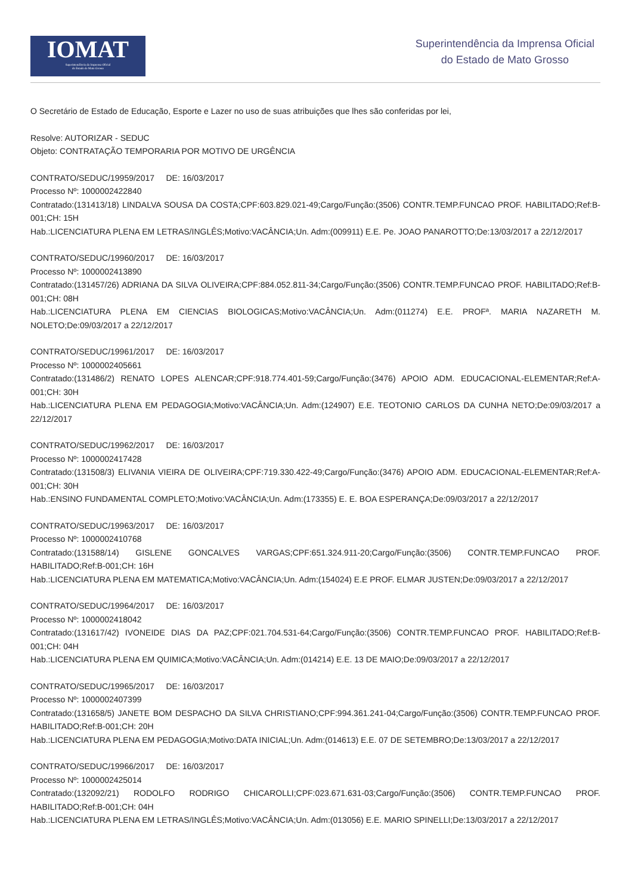IOMAT
Superintendência da Imprensa Oficial
do Estado de Mato Grosso
Superintendência da Imprensa Oficial
do Estado de Mato Grosso
O Secretário de Estado de Educação, Esporte e Lazer no uso de suas atribuições que lhes são conferidas por lei,
Resolve: AUTORIZAR - SEDUC
Objeto: CONTRATAÇÃO TEMPORARIA POR MOTIVO DE URGÊNCIA
CONTRATO/SEDUC/19959/2017 DE: 16/03/2017
Processo Nº: 1000002422840
Contratado:(131413/18) LINDALVA SOUSA DA COSTA;CPF:603.829.021-49;Cargo/Função:(3506) CONTR.TEMP.FUNCAO PROF. HABILITADO;Ref:B-001;CH: 15H
Hab.:LICENCIATURA PLENA EM LETRAS/INGLÊS;Motivo:VACÂNCIA;Un. Adm:(009911) E.E. Pe. JOAO PANAROTTO;De:13/03/2017 a 22/12/2017
CONTRATO/SEDUC/19960/2017 DE: 16/03/2017
Processo Nº: 1000002413890
Contratado:(131457/26) ADRIANA DA SILVA OLIVEIRA;CPF:884.052.811-34;Cargo/Função:(3506) CONTR.TEMP.FUNCAO PROF. HABILITADO;Ref:B-001;CH: 08H
Hab.:LICENCIATURA PLENA EM CIENCIAS BIOLOGICAS;Motivo:VACÂNCIA;Un. Adm:(011274) E.E. PROFª. MARIA NAZARETH M. NOLETO;De:09/03/2017 a 22/12/2017
CONTRATO/SEDUC/19961/2017 DE: 16/03/2017
Processo Nº: 1000002405661
Contratado:(131486/2) RENATO LOPES ALENCAR;CPF:918.774.401-59;Cargo/Função:(3476) APOIO ADM. EDUCACIONAL-ELEMENTAR;Ref:A-001;CH: 30H
Hab.:LICENCIATURA PLENA EM PEDAGOGIA;Motivo:VACÂNCIA;Un. Adm:(124907) E.E. TEOTONIO CARLOS DA CUNHA NETO;De:09/03/2017 a 22/12/2017
CONTRATO/SEDUC/19962/2017 DE: 16/03/2017
Processo Nº: 1000002417428
Contratado:(131508/3) ELIVANIA VIEIRA DE OLIVEIRA;CPF:719.330.422-49;Cargo/Função:(3476) APOIO ADM. EDUCACIONAL-ELEMENTAR;Ref:A-001;CH: 30H
Hab.:ENSINO FUNDAMENTAL COMPLETO;Motivo:VACÂNCIA;Un. Adm:(173355) E. E. BOA ESPERANÇA;De:09/03/2017 a 22/12/2017
CONTRATO/SEDUC/19963/2017 DE: 16/03/2017
Processo Nº: 1000002410768
Contratado:(131588/14) GISLENE GONCALVES VARGAS;CPF:651.324.911-20;Cargo/Função:(3506) CONTR.TEMP.FUNCAO PROF. HABILITADO;Ref:B-001;CH: 16H
Hab.:LICENCIATURA PLENA EM MATEMATICA;Motivo:VACÂNCIA;Un. Adm:(154024) E.E PROF. ELMAR JUSTEN;De:09/03/2017 a 22/12/2017
CONTRATO/SEDUC/19964/2017 DE: 16/03/2017
Processo Nº: 1000002418042
Contratado:(131617/42) IVONEIDE DIAS DA PAZ;CPF:021.704.531-64;Cargo/Função:(3506) CONTR.TEMP.FUNCAO PROF. HABILITADO;Ref:B-001;CH: 04H
Hab.:LICENCIATURA PLENA EM QUIMICA;Motivo:VACÂNCIA;Un. Adm:(014214) E.E. 13 DE MAIO;De:09/03/2017 a 22/12/2017
CONTRATO/SEDUC/19965/2017 DE: 16/03/2017
Processo Nº: 1000002407399
Contratado:(131658/5) JANETE BOM DESPACHO DA SILVA CHRISTIANO;CPF:994.361.241-04;Cargo/Função:(3506) CONTR.TEMP.FUNCAO PROF. HABILITADO;Ref:B-001;CH: 20H
Hab.:LICENCIATURA PLENA EM PEDAGOGIA;Motivo:DATA INICIAL;Un. Adm:(014613) E.E. 07 DE SETEMBRO;De:13/03/2017 a 22/12/2017
CONTRATO/SEDUC/19966/2017 DE: 16/03/2017
Processo Nº: 1000002425014
Contratado:(132092/21) RODOLFO RODRIGO CHICAROLLI;CPF:023.671.631-03;Cargo/Função:(3506) CONTR.TEMP.FUNCAO PROF. HABILITADO;Ref:B-001;CH: 04H
Hab.:LICENCIATURA PLENA EM LETRAS/INGLÊS;Motivo:VACÂNCIA;Un. Adm:(013056) E.E. MARIO SPINELLI;De:13/03/2017 a 22/12/2017